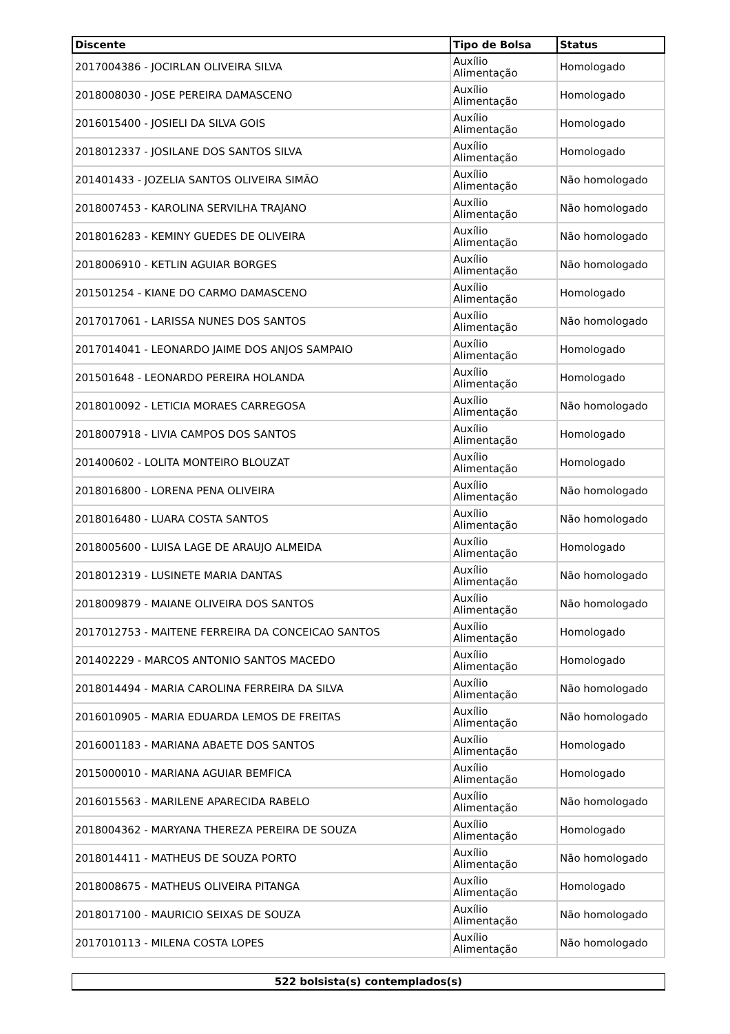| Discente | Tipo de Bolsa | Status |
| --- | --- | --- |
| 2017004386 - JOCIRLAN OLIVEIRA SILVA | Auxílio Alimentação | Homologado |
| 2018008030 - JOSE PEREIRA DAMASCENO | Auxílio Alimentação | Homologado |
| 2016015400 - JOSIELI DA SILVA GOIS | Auxílio Alimentação | Homologado |
| 2018012337 - JOSILANE DOS SANTOS SILVA | Auxílio Alimentação | Homologado |
| 201401433 - JOZELIA SANTOS OLIVEIRA SIMÃO | Auxílio Alimentação | Não homologado |
| 2018007453 - KAROLINA SERVILHA TRAJANO | Auxílio Alimentação | Não homologado |
| 2018016283 - KEMINY GUEDES DE OLIVEIRA | Auxílio Alimentação | Não homologado |
| 2018006910 - KETLIN AGUIAR BORGES | Auxílio Alimentação | Não homologado |
| 201501254 - KIANE DO CARMO DAMASCENO | Auxílio Alimentação | Homologado |
| 2017017061 - LARISSA NUNES DOS SANTOS | Auxílio Alimentação | Não homologado |
| 2017014041 - LEONARDO JAIME DOS ANJOS SAMPAIO | Auxílio Alimentação | Homologado |
| 201501648 - LEONARDO PEREIRA HOLANDA | Auxílio Alimentação | Homologado |
| 2018010092 - LETICIA MORAES CARREGOSA | Auxílio Alimentação | Não homologado |
| 2018007918 - LIVIA CAMPOS DOS SANTOS | Auxílio Alimentação | Homologado |
| 201400602 - LOLITA MONTEIRO BLOUZAT | Auxílio Alimentação | Homologado |
| 2018016800 - LORENA PENA OLIVEIRA | Auxílio Alimentação | Não homologado |
| 2018016480 - LUARA COSTA SANTOS | Auxílio Alimentação | Não homologado |
| 2018005600 - LUISA LAGE DE ARAUJO ALMEIDA | Auxílio Alimentação | Homologado |
| 2018012319 - LUSINETE MARIA DANTAS | Auxílio Alimentação | Não homologado |
| 2018009879 - MAIANE OLIVEIRA DOS SANTOS | Auxílio Alimentação | Não homologado |
| 2017012753 - MAITENE FERREIRA DA CONCEICAO SANTOS | Auxílio Alimentação | Homologado |
| 201402229 - MARCOS ANTONIO SANTOS MACEDO | Auxílio Alimentação | Homologado |
| 2018014494 - MARIA CAROLINA FERREIRA DA SILVA | Auxílio Alimentação | Não homologado |
| 2016010905 - MARIA EDUARDA LEMOS DE FREITAS | Auxílio Alimentação | Não homologado |
| 2016001183 - MARIANA ABAETE DOS SANTOS | Auxílio Alimentação | Homologado |
| 2015000010 - MARIANA AGUIAR BEMFICA | Auxílio Alimentação | Homologado |
| 2016015563 - MARILENE APARECIDA RABELO | Auxílio Alimentação | Não homologado |
| 2018004362 - MARYANA THEREZA PEREIRA DE SOUZA | Auxílio Alimentação | Homologado |
| 2018014411 - MATHEUS DE SOUZA PORTO | Auxílio Alimentação | Não homologado |
| 2018008675 - MATHEUS OLIVEIRA PITANGA | Auxílio Alimentação | Homologado |
| 2018017100 - MAURICIO SEIXAS DE SOUZA | Auxílio Alimentação | Não homologado |
| 2017010113 - MILENA COSTA LOPES | Auxílio Alimentação | Não homologado |
522 bolsista(s) contemplados(s)